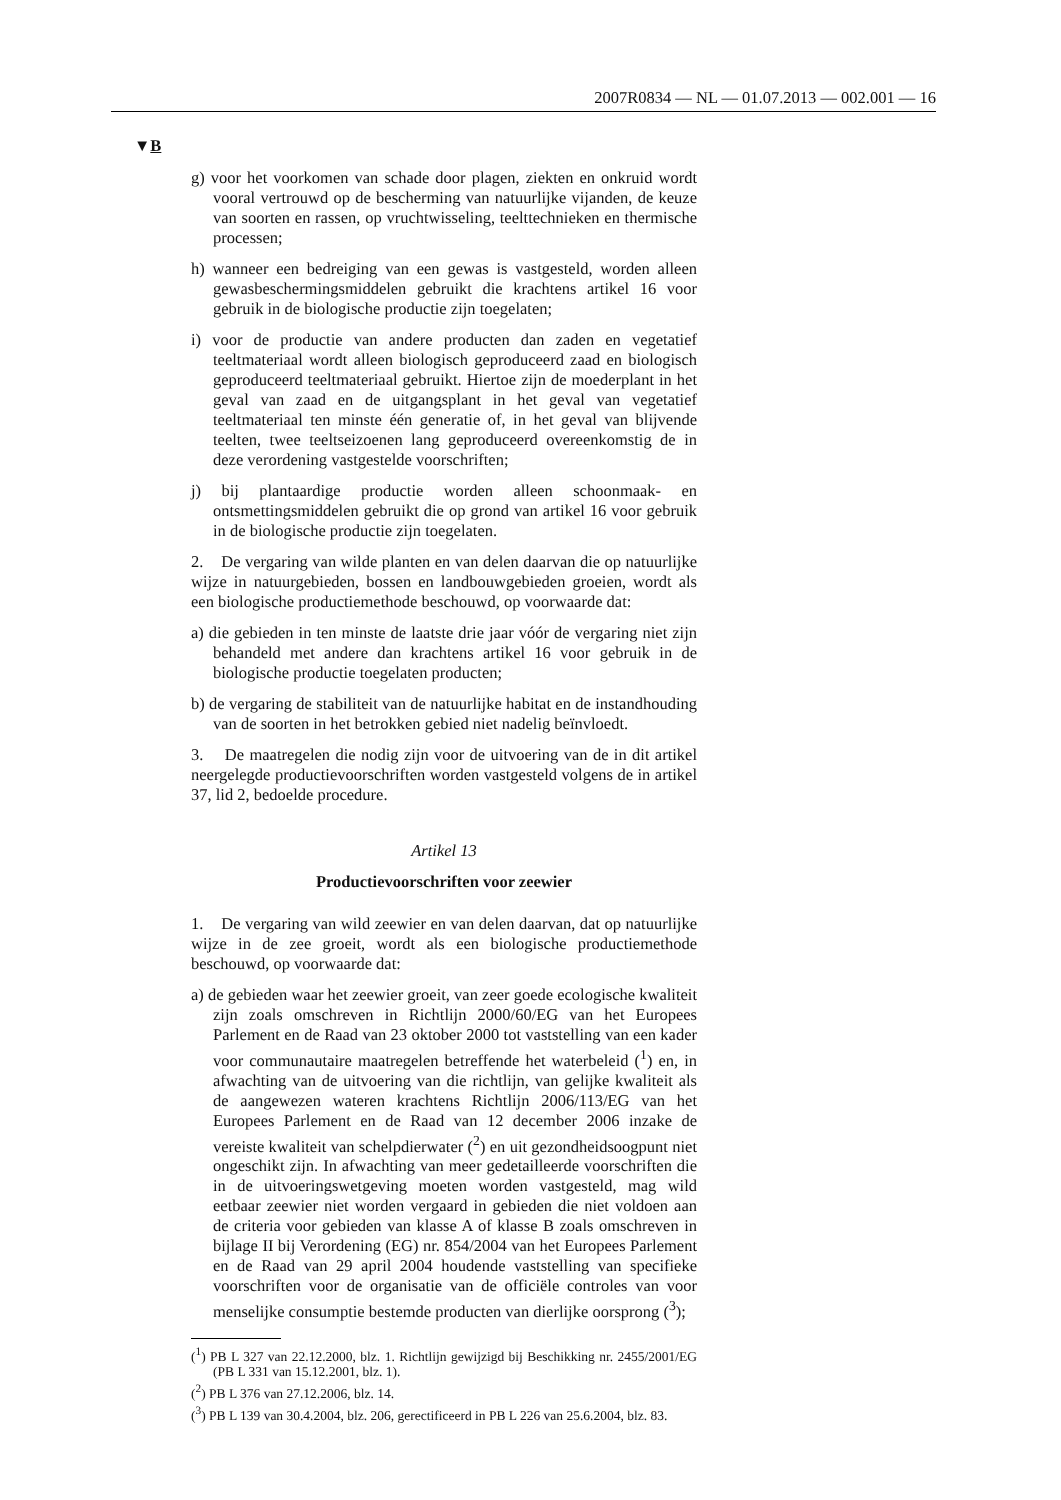2007R0834 — NL — 01.07.2013 — 002.001 — 16
▼B
g) voor het voorkomen van schade door plagen, ziekten en onkruid wordt vooral vertrouwd op de bescherming van natuurlijke vijanden, de keuze van soorten en rassen, op vruchtwisseling, teelttechnieken en thermische processen;
h) wanneer een bedreiging van een gewas is vastgesteld, worden alleen gewasbeschermingsmiddelen gebruikt die krachtens artikel 16 voor gebruik in de biologische productie zijn toegelaten;
i) voor de productie van andere producten dan zaden en vegetatief teeltmateriaal wordt alleen biologisch geproduceerd zaad en biologisch geproduceerd teeltmateriaal gebruikt. Hiertoe zijn de moederplant in het geval van zaad en de uitgangsplant in het geval van vegetatief teeltmateriaal ten minste één generatie of, in het geval van blijvende teelten, twee teeltseizoenen lang geproduceerd overeenkomstig de in deze verordening vastgestelde voorschriften;
j) bij plantaardige productie worden alleen schoonmaak- en ontsmettingsmiddelen gebruikt die op grond van artikel 16 voor gebruik in de biologische productie zijn toegelaten.
2. De vergaring van wilde planten en van delen daarvan die op natuurlijke wijze in natuurgebieden, bossen en landbouwgebieden groeien, wordt als een biologische productiemethode beschouwd, op voorwaarde dat:
a) die gebieden in ten minste de laatste drie jaar vóór de vergaring niet zijn behandeld met andere dan krachtens artikel 16 voor gebruik in de biologische productie toegelaten producten;
b) de vergaring de stabiliteit van de natuurlijke habitat en de instandhouding van de soorten in het betrokken gebied niet nadelig beïnvloedt.
3. De maatregelen die nodig zijn voor de uitvoering van de in dit artikel neergelegde productievoorschriften worden vastgesteld volgens de in artikel 37, lid 2, bedoelde procedure.
Artikel 13
Productievoorschriften voor zeewier
1. De vergaring van wild zeewier en van delen daarvan, dat op natuurlijke wijze in de zee groeit, wordt als een biologische productiemethode beschouwd, op voorwaarde dat:
a) de gebieden waar het zeewier groeit, van zeer goede ecologische kwaliteit zijn zoals omschreven in Richtlijn 2000/60/EG van het Europees Parlement en de Raad van 23 oktober 2000 tot vaststelling van een kader voor communautaire maatregelen betreffende het waterbeleid (<sup>1</sup>) en, in afwachting van de uitvoering van die richtlijn, van gelijke kwaliteit als de aangewezen wateren krachtens Richtlijn 2006/113/EG van het Europees Parlement en de Raad van 12 december 2006 inzake de vereiste kwaliteit van schelpdierwater (<sup>2</sup>) en uit gezondheidsoogpunt niet ongeschikt zijn. In afwachting van meer gedetailleerde voorschriften die in de uitvoeringswetgeving moeten worden vastgesteld, mag wild eetbaar zeewier niet worden vergaard in gebieden die niet voldoen aan de criteria voor gebieden van klasse A of klasse B zoals omschreven in bijlage II bij Verordening (EG) nr. 854/2004 van het Europees Parlement en de Raad van 29 april 2004 houdende vaststelling van specifieke voorschriften voor de organisatie van de officiële controles van voor menselijke consumptie bestemde producten van dierlijke oorsprong (<sup>3</sup>);
(<sup>1</sup>) PB L 327 van 22.12.2000, blz. 1. Richtlijn gewijzigd bij Beschikking nr. 2455/2001/EG (PB L 331 van 15.12.2001, blz. 1).
(<sup>2</sup>) PB L 376 van 27.12.2006, blz. 14.
(<sup>3</sup>) PB L 139 van 30.4.2004, blz. 206, gerectificeerd in PB L 226 van 25.6.2004, blz. 83.